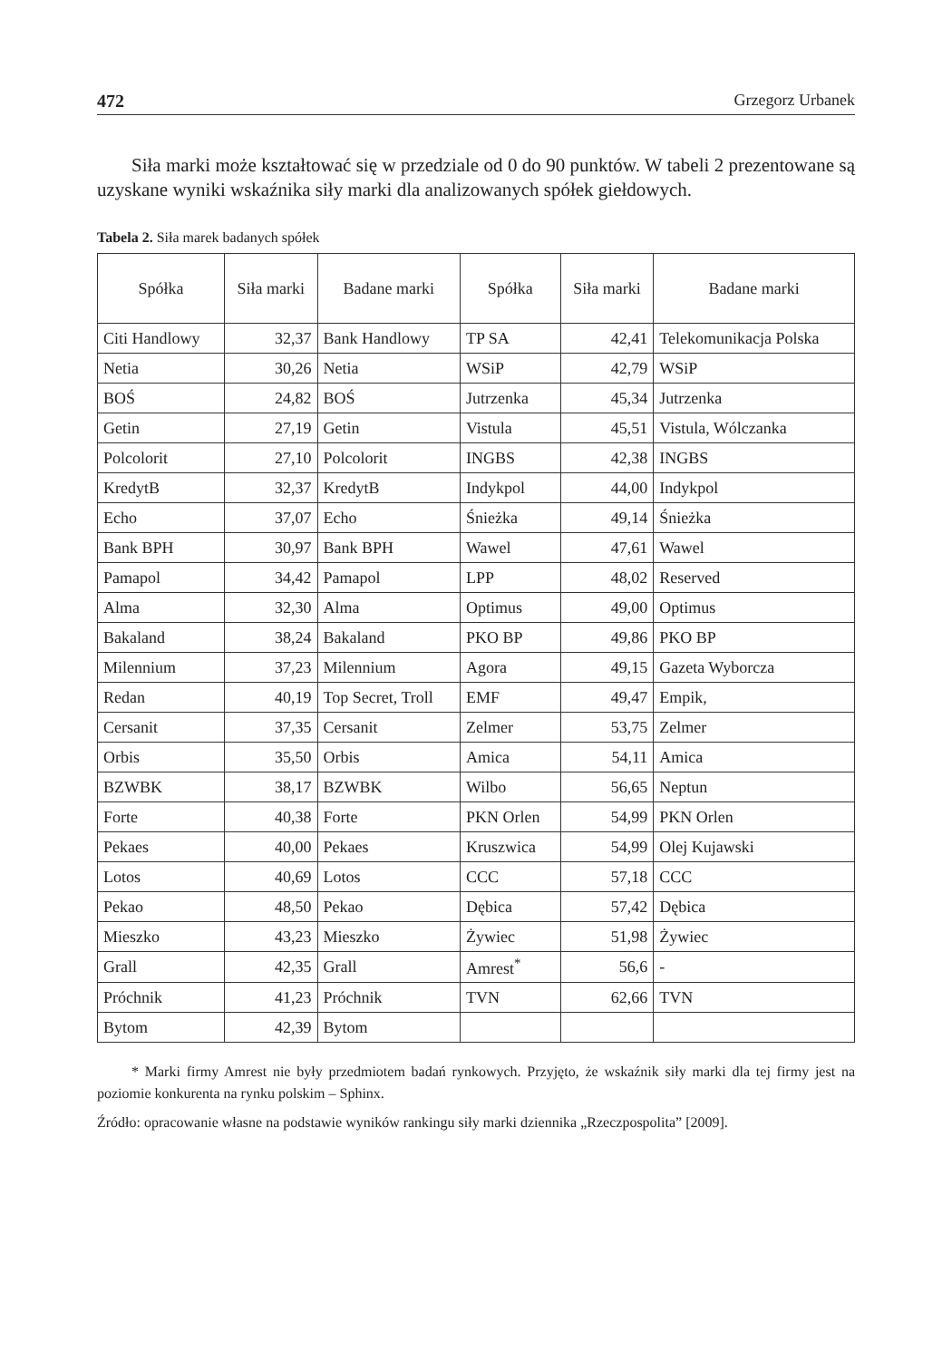472 Grzegorz Urbanek
Siła marki może kształtować się w przedziale od 0 do 90 punktów. W tabeli 2 prezentowane są uzyskane wyniki wskaźnika siły marki dla analizowanych spółek giełdowych.
Tabela 2. Siła marek badanych spółek
| Spółka | Siła marki | Badane marki | Spółka | Siła marki | Badane marki |
| --- | --- | --- | --- | --- | --- |
| Citi Handlowy | 32,37 | Bank Handlowy | TP SA | 42,41 | Telekomunikacja Polska |
| Netia | 30,26 | Netia | WSiP | 42,79 | WSiP |
| BOŚ | 24,82 | BOŚ | Jutrzenka | 45,34 | Jutrzenka |
| Getin | 27,19 | Getin | Vistula | 45,51 | Vistula, Wólczanka |
| Polcolorit | 27,10 | Polcolorit | INGBS | 42,38 | INGBS |
| KredytB | 32,37 | KredytB | Indykpol | 44,00 | Indykpol |
| Echo | 37,07 | Echo | Śnieżka | 49,14 | Śnieżka |
| Bank BPH | 30,97 | Bank BPH | Wawel | 47,61 | Wawel |
| Pamapol | 34,42 | Pamapol | LPP | 48,02 | Reserved |
| Alma | 32,30 | Alma | Optimus | 49,00 | Optimus |
| Bakaland | 38,24 | Bakaland | PKO BP | 49,86 | PKO BP |
| Milennium | 37,23 | Milennium | Agora | 49,15 | Gazeta Wyborcza |
| Redan | 40,19 | Top Secret, Troll | EMF | 49,47 | Empik, |
| Cersanit | 37,35 | Cersanit | Zelmer | 53,75 | Zelmer |
| Orbis | 35,50 | Orbis | Amica | 54,11 | Amica |
| BZWBK | 38,17 | BZWBK | Wilbo | 56,65 | Neptun |
| Forte | 40,38 | Forte | PKN Orlen | 54,99 | PKN Orlen |
| Pekaes | 40,00 | Pekaes | Kruszwica | 54,99 | Olej Kujawski |
| Lotos | 40,69 | Lotos | CCC | 57,18 | CCC |
| Pekao | 48,50 | Pekao | Dębica | 57,42 | Dębica |
| Mieszko | 43,23 | Mieszko | Żywiec | 51,98 | Żywiec |
| Grall | 42,35 | Grall | Amrest<sup>*</sup> | 56,6 | - |
| Próchnik | 41,23 | Próchnik | TVN | 62,66 | TVN |
| Bytom | 42,39 | Bytom | | | |
* Marki firmy Amrest nie były przedmiotem badań rynkowych. Przyjęto, że wskaźnik siły marki dla tej firmy jest na poziomie konkurenta na rynku polskim – Sphinx.
Źródło: opracowanie własne na podstawie wyników rankingu siły marki dziennika „Rzeczpospolita” [2009].